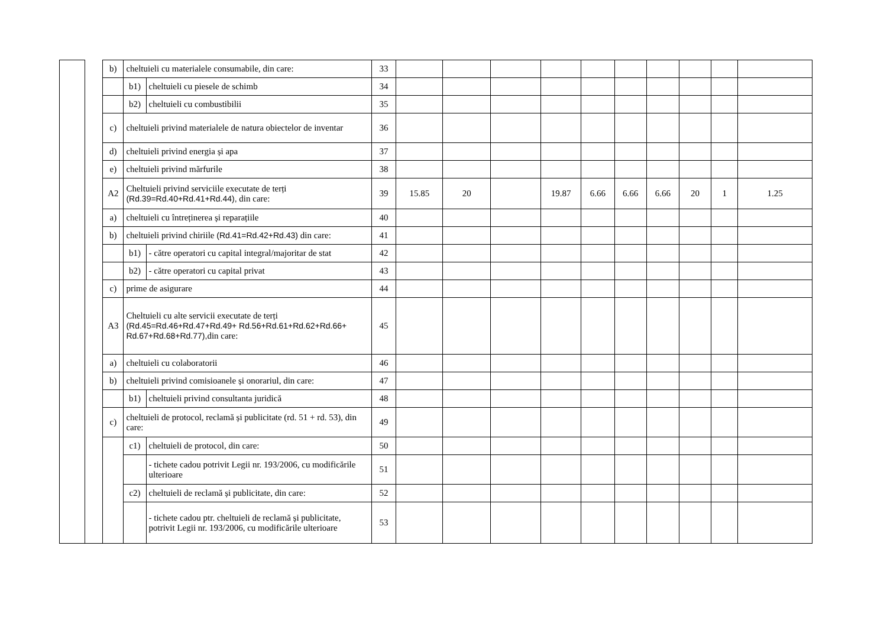| | | b) | cheltuieli cu materialele consumabile, din care: | | 33 | | | | | | | | | | |
| | | | b1) | cheltuieli cu piesele de schimb | 34 | | | | | | | | | | |
| | | | b2) | cheltuieli cu combustibilii | 35 | | | | | | | | | | |
| | | c) | cheltuieli privind materialele de natura obiectelor de inventar | | 36 | | | | | | | | | | |
| | | d) | cheltuieli privind energia și apa | | 37 | | | | | | | | | | |
| | | e) | cheltuieli privind mărfurile | | 38 | | | | | | | | | | |
| | | A2 | Cheltuieli privind serviciile executate de terți (Rd.39=Rd.40+Rd.41+Rd.44), din care: | | 39 | 15.85 | 20 | | 19.87 | 6.66 | 6.66 | 6.66 | 20 | 1 | 1.25 |
| | | a) | cheltuieli cu întreținerea și reparațiile | | 40 | | | | | | | | | | |
| | | b) | cheltuieli privind chiriile (Rd.41=Rd.42+Rd.43) din care: | | 41 | | | | | | | | | | |
| | | | b1) | - către operatori cu capital integral/majoritar de stat | 42 | | | | | | | | | | |
| | | | b2) | - către operatori cu capital privat | 43 | | | | | | | | | | |
| | | c) | prime de asigurare | | 44 | | | | | | | | | | |
| | | A3 | Cheltuieli cu alte servicii executate de terți (Rd.45=Rd.46+Rd.47+Rd.49+ Rd.56+Rd.61+Rd.62+Rd.66+ Rd.67+Rd.68+Rd.77), din care: | | 45 | | | | | | | | | | |
| | | a) | cheltuieli cu colaboratorii | | 46 | | | | | | | | | | |
| | | b) | cheltuieli privind comisioanele și onorariul, din care: | | 47 | | | | | | | | | | |
| | | | b1) | cheltuieli privind consultanta juridică | 48 | | | | | | | | | | |
| | | c) | cheltuieli de protocol, reclamă și publicitate (rd. 51 + rd. 53), din care: | | 49 | | | | | | | | | | |
| | | | c1) | cheltuieli de protocol, din care: | 50 | | | | | | | | | | |
| | | | | - tichete cadou potrivit Legii nr. 193/2006, cu modificările ulterioare | 51 | | | | | | | | | | |
| | | | c2) | cheltuieli de reclamă și publicitate, din care: | 52 | | | | | | | | | | |
| | | | | - tichete cadou ptr. cheltuieli de reclamă și publicitate, potrivit Legii nr. 193/2006, cu modificările ulterioare | 53 | | | | | | | | | | |